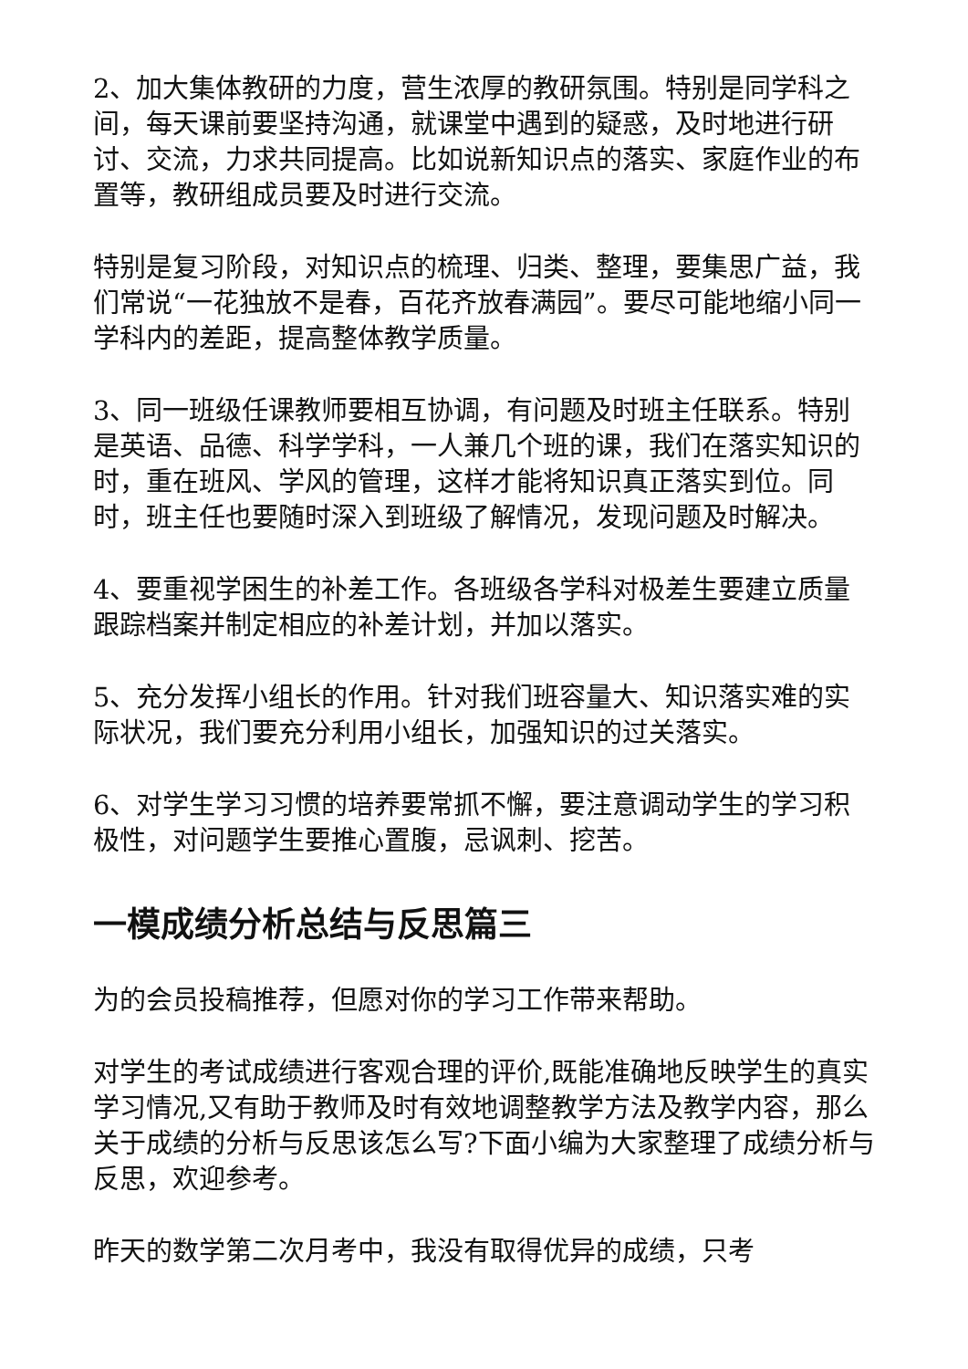2、加大集体教研的力度，营生浓厚的教研氛围。特别是同学科之间，每天课前要坚持沟通，就课堂中遇到的疑惑，及时地进行研讨、交流，力求共同提高。比如说新知识点的落实、家庭作业的布置等，教研组成员要及时进行交流。
特别是复习阶段，对知识点的梳理、归类、整理，要集思广益，我们常说“一花独放不是春，百花齐放春满园”。要尽可能地缩小同一学科内的差距，提高整体教学质量。
3、同一班级任课教师要相互协调，有问题及时班主任联系。特别是英语、品德、科学学科，一人兼几个班的课，我们在落实知识的时，重在班风、学风的管理，这样才能将知识真正落实到位。同时，班主任也要随时深入到班级了解情况，发现问题及时解决。
4、要重视学困生的补差工作。各班级各学科对极差生要建立质量跟踪档案并制定相应的补差计划，并加以落实。
5、充分发挥小组长的作用。针对我们班容量大、知识落实难的实际状况，我们要充分利用小组长，加强知识的过关落实。
6、对学生学习习惯的培养要常抓不懈，要注意调动学生的学习积极性，对问题学生要推心置腹，忌讽刺、挖苦。
一模成绩分析总结与反思篇三
为的会员投稿推荐，但愿对你的学习工作带来帮助。
对学生的考试成绩进行客观合理的评价,既能准确地反映学生的真实学习情况,又有助于教师及时有效地调整教学方法及教学内容，那么关于成绩的分析与反思该怎么写?下面小编为大家整理了成绩分析与反思，欢迎参考。
昨天的数学第二次月考中，我没有取得优异的成绩，只考